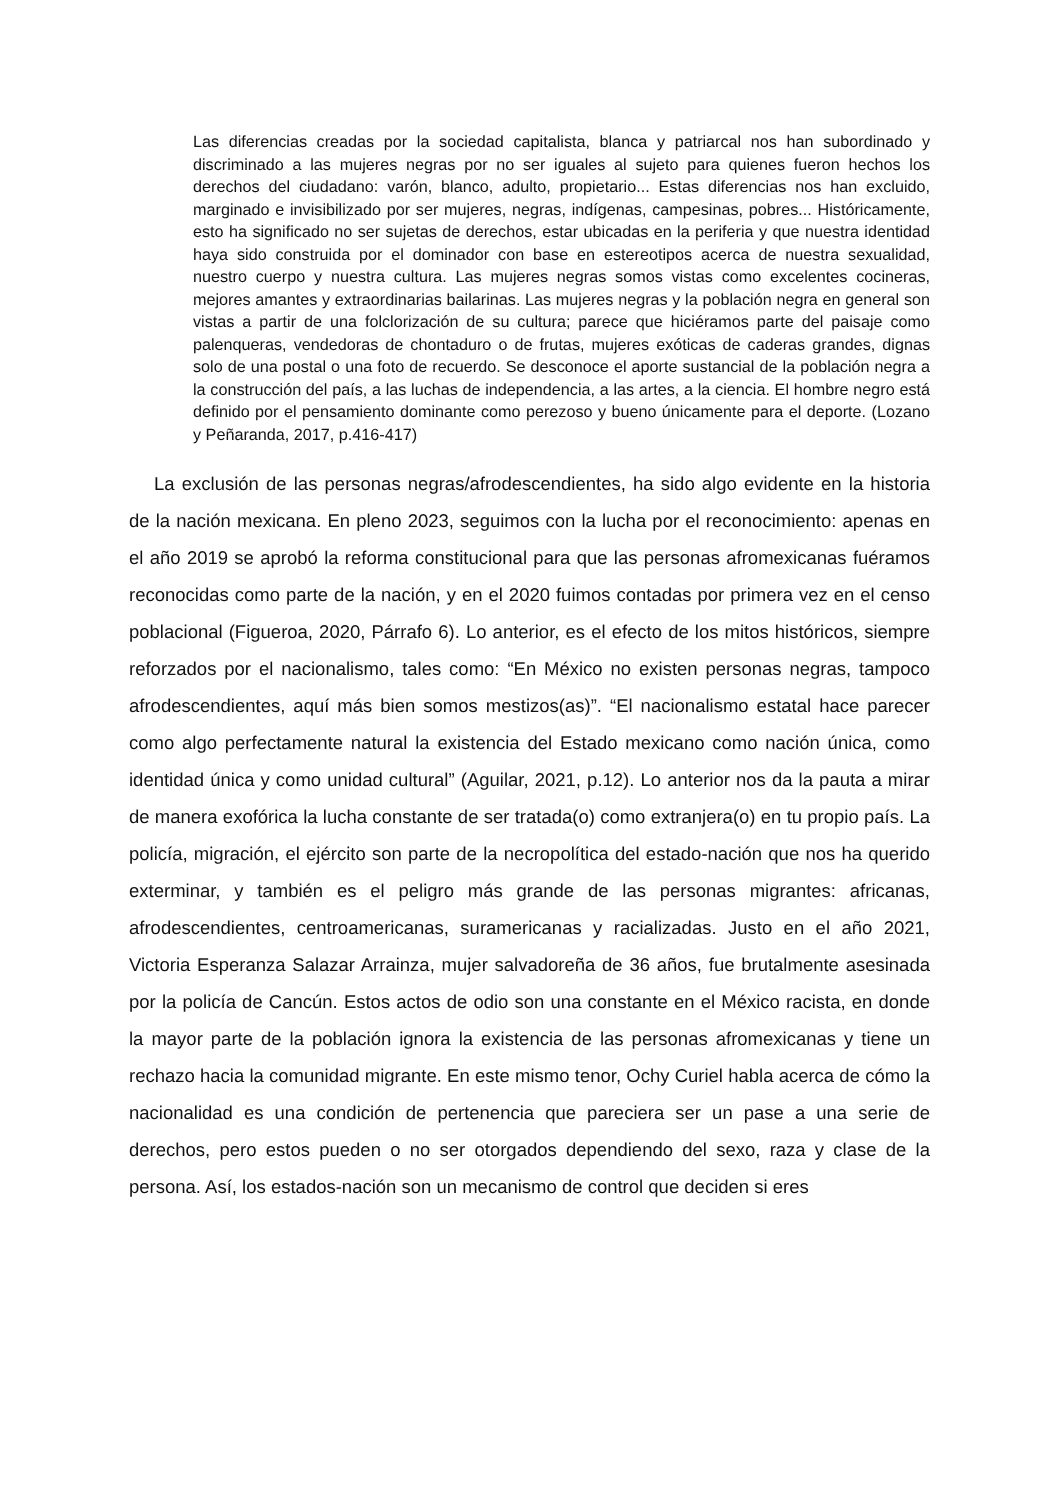Las diferencias creadas por la sociedad capitalista, blanca y patriarcal nos han subordinado y discriminado a las mujeres negras por no ser iguales al sujeto para quienes fueron hechos los derechos del ciudadano: varón, blanco, adulto, propietario... Estas diferencias nos han excluido, marginado e invisibilizado por ser mujeres, negras, indígenas, campesinas, pobres... Históricamente, esto ha significado no ser sujetas de derechos, estar ubicadas en la periferia y que nuestra identidad haya sido construida por el dominador con base en estereotipos acerca de nuestra sexualidad, nuestro cuerpo y nuestra cultura. Las mujeres negras somos vistas como excelentes cocineras, mejores amantes y extraordinarias bailarinas. Las mujeres negras y la población negra en general son vistas a partir de una folclorización de su cultura; parece que hiciéramos parte del paisaje como palenqueras, vendedoras de chontaduro o de frutas, mujeres exóticas de caderas grandes, dignas solo de una postal o una foto de recuerdo. Se desconoce el aporte sustancial de la población negra a la construcción del país, a las luchas de independencia, a las artes, a la ciencia. El hombre negro está definido por el pensamiento dominante como perezoso y bueno únicamente para el deporte. (Lozano y Peñaranda, 2017, p.416-417)
La exclusión de las personas negras/afrodescendientes, ha sido algo evidente en la historia de la nación mexicana. En pleno 2023, seguimos con la lucha por el reconocimiento: apenas en el año 2019 se aprobó la reforma constitucional para que las personas afromexicanas fuéramos reconocidas como parte de la nación, y en el 2020 fuimos contadas por primera vez en el censo poblacional (Figueroa, 2020, Párrafo 6). Lo anterior, es el efecto de los mitos históricos, siempre reforzados por el nacionalismo, tales como: “En México no existen personas negras, tampoco afrodescendientes, aquí más bien somos mestizos(as)”. “El nacionalismo estatal hace parecer como algo perfectamente natural la existencia del Estado mexicano como nación única, como identidad única y como unidad cultural” (Aguilar, 2021, p.12). Lo anterior nos da la pauta a mirar de manera exofórica la lucha constante de ser tratada(o) como extranjera(o) en tu propio país. La policía, migración, el ejército son parte de la necropolítica del estado-nación que nos ha querido exterminar, y también es el peligro más grande de las personas migrantes: africanas, afrodescendientes, centroamericanas, suramericanas y racializadas. Justo en el año 2021, Victoria Esperanza Salazar Arrainza, mujer salvadoreña de 36 años, fue brutalmente asesinada por la policía de Cancún. Estos actos de odio son una constante en el México racista, en donde la mayor parte de la población ignora la existencia de las personas afromexicanas y tiene un rechazo hacia la comunidad migrante. En este mismo tenor, Ochy Curiel habla acerca de cómo la nacionalidad es una condición de pertenencia que pareciera ser un pase a una serie de derechos, pero estos pueden o no ser otorgados dependiendo del sexo, raza y clase de la persona. Así, los estados-nación son un mecanismo de control que deciden si eres